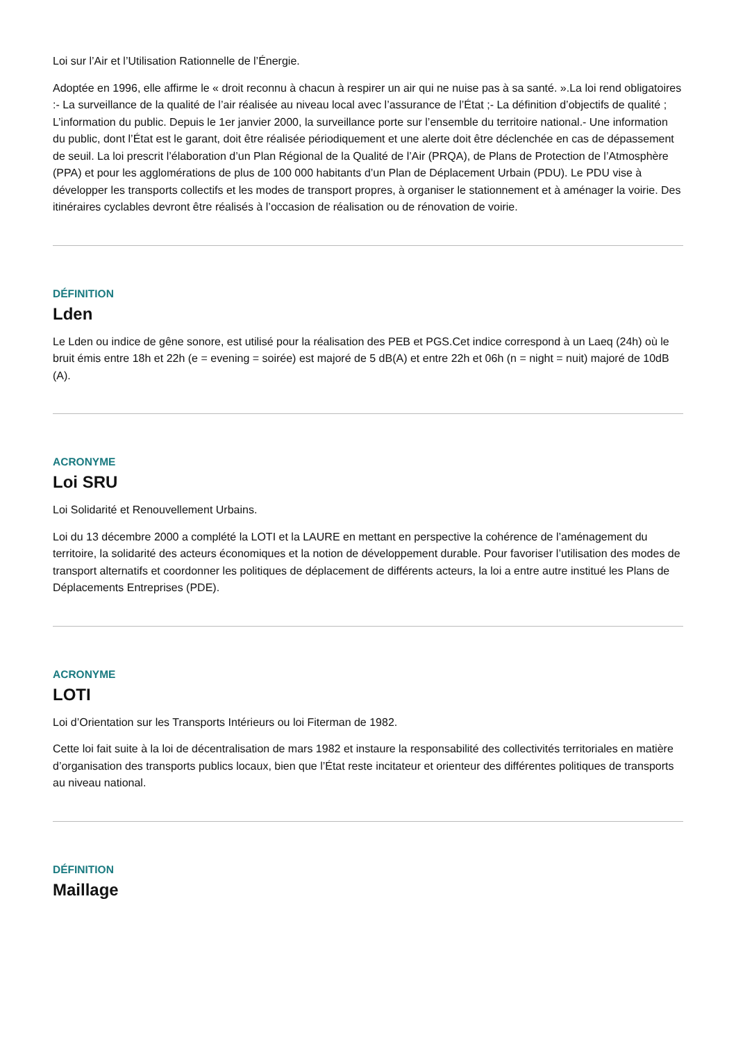Loi sur l’Air et l’Utilisation Rationnelle de l’Énergie.
Adoptée en 1996, elle affirme le « droit reconnu à chacun à respirer un air qui ne nuise pas à sa santé. ».La loi rend obligatoires :- La surveillance de la qualité de l’air réalisée au niveau local avec l’assurance de l’État ;- La définition d’objectifs de qualité ; L’information du public. Depuis le 1er janvier 2000, la surveillance porte sur l’ensemble du territoire national.- Une information du public, dont l’État est le garant, doit être réalisée périodiquement et une alerte doit être déclenchée en cas de dépassement de seuil. La loi prescrit l’élaboration d’un Plan Régional de la Qualité de l’Air (PRQA), de Plans de Protection de l’Atmosphère (PPA) et pour les agglomérations de plus de 100 000 habitants d’un Plan de Déplacement Urbain (PDU). Le PDU vise à développer les transports collectifs et les modes de transport propres, à organiser le stationnement et à aménager la voirie. Des itinéraires cyclables devront être réalisés à l’occasion de réalisation ou de rénovation de voirie.
DÉFINITION
Lden
Le Lden ou indice de gêne sonore, est utilisé pour la réalisation des PEB et PGS.Cet indice correspond à un Laeq (24h) où le bruit émis entre 18h et 22h (e = evening = soirée) est majoré de 5 dB(A) et entre 22h et 06h (n = night = nuit) majoré de 10dB (A).
ACRONYME
Loi SRU
Loi Solidarité et Renouvellement Urbains.
Loi du 13 décembre 2000 a complété la LOTI et la LAURE en mettant en perspective la cohérence de l’aménagement du territoire, la solidarité des acteurs économiques et la notion de développement durable. Pour favoriser l’utilisation des modes de transport alternatifs et coordonner les politiques de déplacement de différents acteurs, la loi a entre autre institué les Plans de Déplacements Entreprises (PDE).
ACRONYME
LOTI
Loi d’Orientation sur les Transports Intérieurs ou loi Fiterman de 1982.
Cette loi fait suite à la loi de décentralisation de mars 1982 et instaure la responsabilité des collectivités territoriales en matière d’organisation des transports publics locaux, bien que l’État reste incitateur et orienteur des différentes politiques de transports au niveau national.
DÉFINITION
Maillage